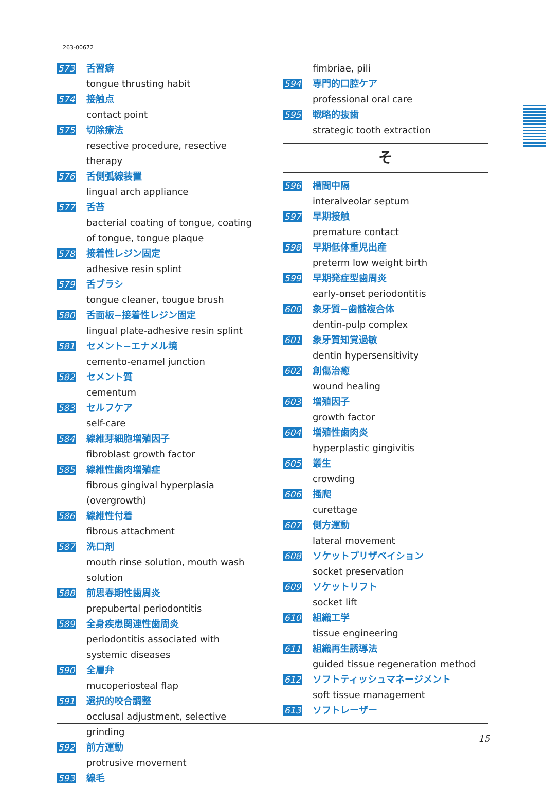263-00672
573 舌習癖
tongue thrusting habit
574 接触点
contact point
575 切除療法
resective procedure, resective therapy
576 舌側弧線装置
lingual arch appliance
577 舌苔
bacterial coating of tongue, coating of tongue, tongue plaque
578 接着性レジン固定
adhesive resin splint
579 舌ブラシ
tongue cleaner, tougue brush
580 舌面板−接着性レジン固定
lingual plate-adhesive resin splint
581 セメント−エナメル境
cemento-enamel junction
582 セメント質
cementum
583 セルフケア
self-care
584 線維芽細胞増殖因子
fibroblast growth factor
585 線維性歯肉増殖症
fibrous gingival hyperplasia (overgrowth)
586 線維性付着
fibrous attachment
587 洗口剤
mouth rinse solution, mouth wash solution
588 前思春期性歯周炎
prepubertal periodontitis
589 全身疾患関連性歯周炎
periodontitis associated with systemic diseases
590 全層弁
mucoperiosteal flap
591 選択的咬合調整
occlusal adjustment, selective grinding
592 前方運動
protrusive movement
593 線毛
fimbriae, pili
594 専門的口腔ケア
professional oral care
595 戦略的抜歯
strategic tooth extraction
そ
596 槽間中隔
interalveolar septum
597 早期接触
premature contact
598 早期低体重児出産
preterm low weight birth
599 早期発症型歯周炎
early-onset periodontitis
600 象牙質−歯髄複合体
dentin-pulp complex
601 象牙質知覚過敏
dentin hypersensitivity
602 創傷治癒
wound healing
603 増殖因子
growth factor
604 増殖性歯肉炎
hyperplastic gingivitis
605 叢生
crowding
606 搔爬
curettage
607 側方運動
lateral movement
608 ソケットプリザベイション
socket preservation
609 ソケットリフト
socket lift
610 組織工学
tissue engineering
611 組織再生誘導法
guided tissue regeneration method
612 ソフトティッシュマネージメント
soft tissue management
613 ソフトレーザー
15